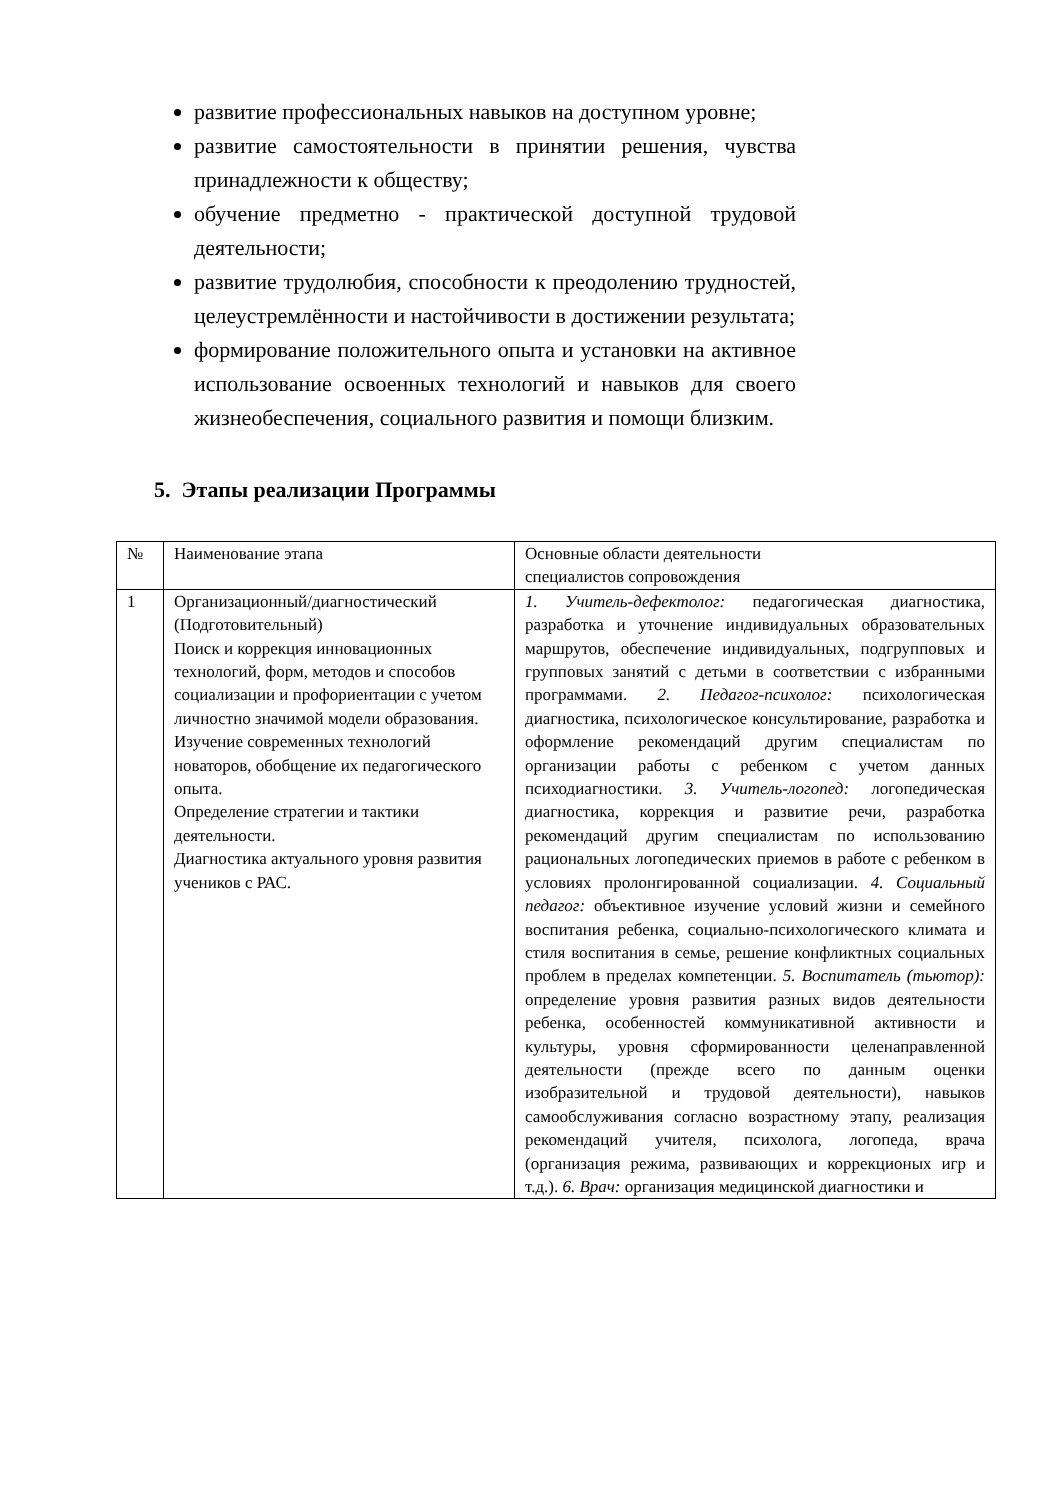развитие профессиональных навыков на доступном уровне;
развитие самостоятельности в принятии решения, чувства принадлежности к обществу;
обучение предметно - практической доступной трудовой деятельности;
развитие трудолюбия, способности к преодолению трудностей, целеустремлённости и настойчивости в достижении результата;
формирование положительного опыта и установки на активное использование освоенных технологий и навыков для своего жизнеобеспечения, социального развития и помощи близким.
5. Этапы реализации Программы
| № | Наименование этапа | Основные области деятельности специалистов сопровождения |
| 1 | Организационный/диагностический (Подготовительный) Поиск и коррекция инновационных технологий, форм, методов и способов социализации и профориентации с учетом личностно значимой модели образования. Изучение современных технологий новаторов, обобщение их педагогического опыта. Определение стратегии и тактики деятельности. Диагностика актуального уровня развития учеников с РАС. | 1. Учитель-дефектолог: педагогическая диагностика, разработка и уточнение индивидуальных образовательных маршрутов, обеспечение индивидуальных, подгрупповых и групповых занятий с детьми в соответствии с избранными программами. 2. Педагог-психолог: психологическая диагностика, психологическое консультирование, разработка и оформление рекомендаций другим специалистам по организации работы с ребенком с учетом данных психодиагностики. 3. Учитель-логопед: логопедическая диагностика, коррекция и развитие речи, разработка рекомендаций другим специалистам по использованию рациональных логопедических приемов в работе с ребенком в условиях пролонгированной социализации. 4. Социальный педагог: объективное изучение условий жизни и семейного воспитания ребенка, социально-психологического климата и стиля воспитания в семье, решение конфликтных социальных проблем в пределах компетенции. 5. Воспитатель (тьютор): определение уровня развития разных видов деятельности ребенка, особенностей коммуникативной активности и культуры, уровня сформированности целенаправленной деятельности (прежде всего по данным оценки изобразительной и трудовой деятельности), навыков самообслуживания согласно возрастному этапу, реализация рекомендаций учителя, психолога, логопеда, врача (организация режима, развивающих и коррекционых игр и т.д.). 6. Врач: организация медицинской диагностики и |